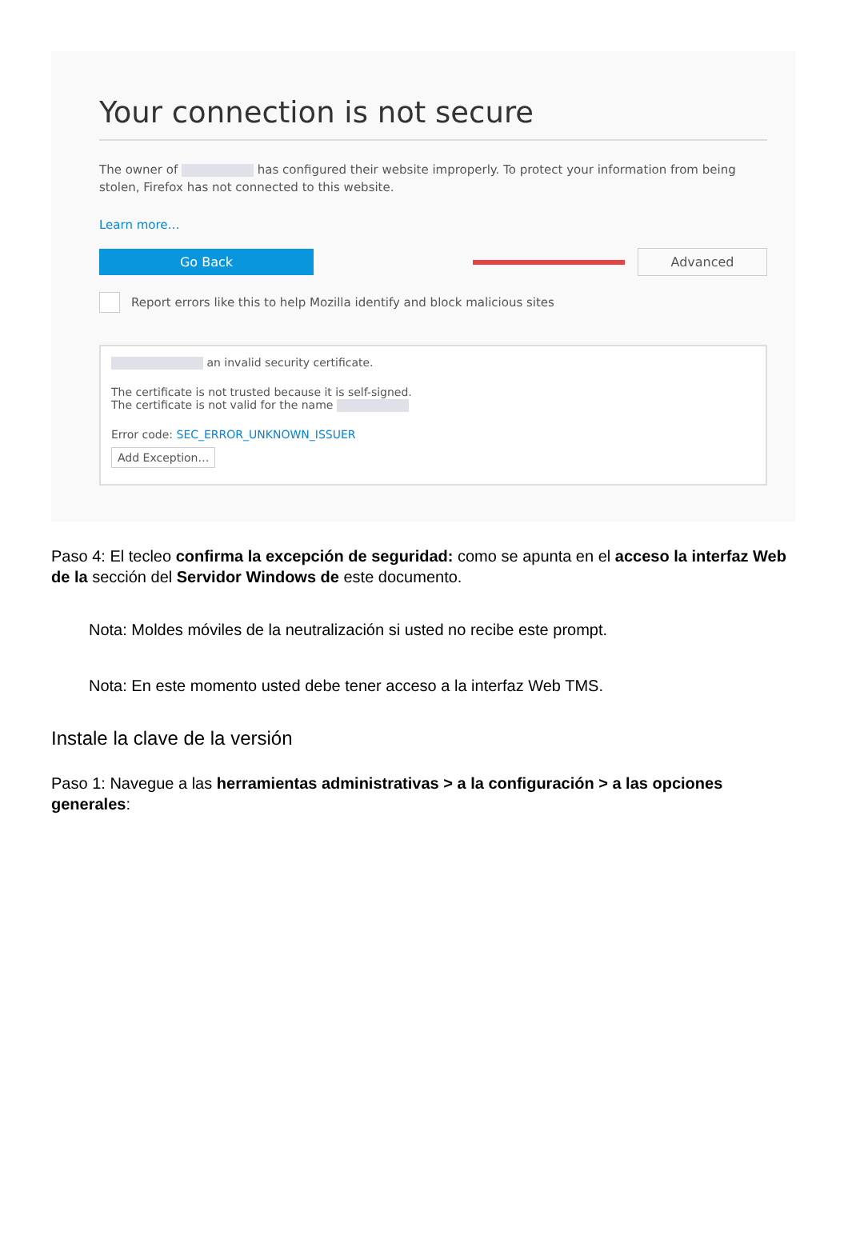Your connection is not secure
The owner of has configured their website improperly. To protect your information from being stolen, Firefox has not connected to this website.
Learn more…
Go Back Advanced
Report errors like this to help Mozilla identify and block malicious sites
an invalid security certificate.
The certificate is not trusted because it is self-signed.
The certificate is not valid for the name
Error code: SEC_ERROR_UNKNOWN_ISSUER
Add Exception…
Paso 4: El tecleo confirma la excepción de seguridad: como se apunta en el acceso la interfaz Web de la sección del Servidor Windows de este documento.
Nota: Moldes móviles de la neutralización si usted no recibe este prompt.
Nota: En este momento usted debe tener acceso a la interfaz Web TMS.
Instale la clave de la versión
Paso 1: Navegue a las herramientas administrativas > a la configuración > a las opciones generales: